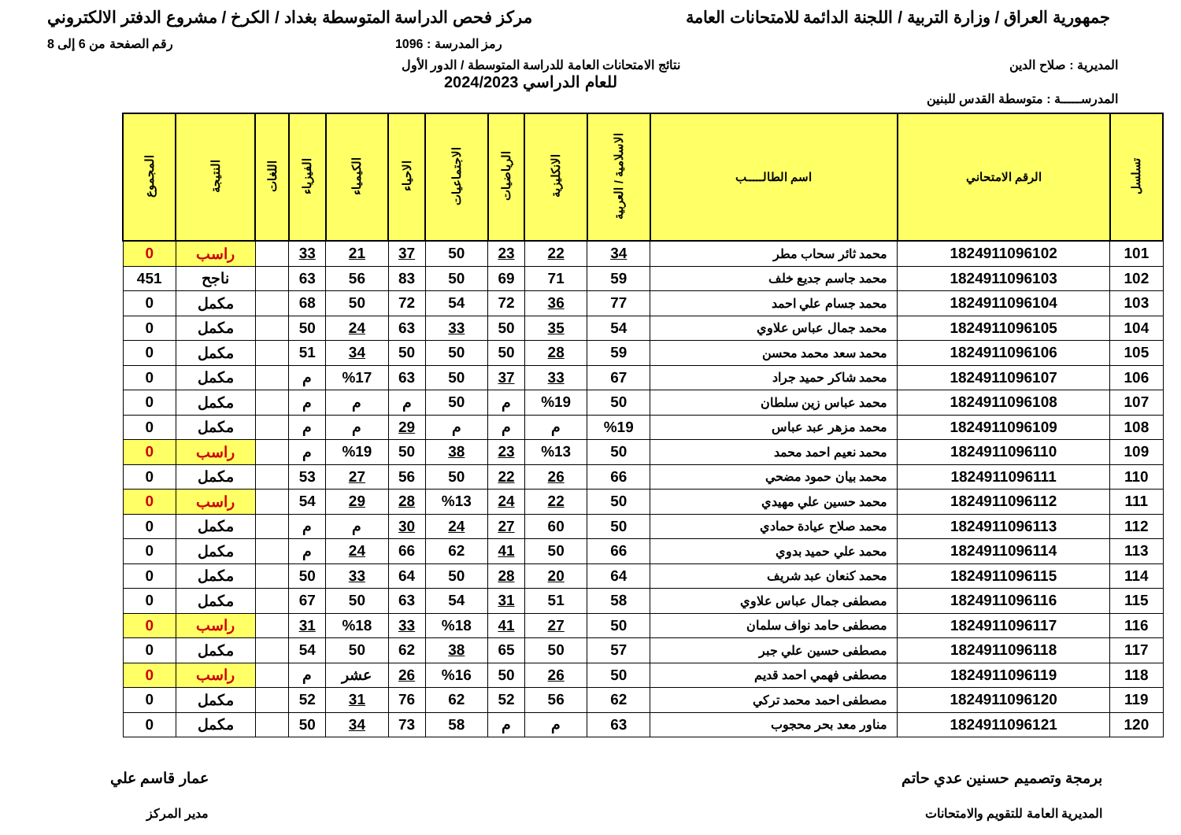جمهورية العراق / وزارة التربية / اللجنة الدائمة للامتحانات العامة
مركز فحص الدراسة المتوسطة بغداد / الكرخ / مشروع الدفتر الالكتروني
رمز المدرسة : 1096 رقم الصفحة من 6 إلى 8
المديرية : صلاح الدين نتائج الامتحانات العامة للدراسة المتوسطة / الدور الأول
للعام الدراسي 2024/2023
المدرســـــة : متوسطة القدس للبنين
| تسلسل | الرقم الامتحاني | اسم الطالـــــب | الاسلامية / العربية | الانكليزية | الرياضيات | الاجتماعيات | الاحياء | الكيمياء | الفيزياء | اللغات | النتيجة | المجموع |
| --- | --- | --- | --- | --- | --- | --- | --- | --- | --- | --- | --- | --- |
| 101 | 1824911096102 | محمد ثائر سحاب مطر | 34 | 22 | 23 | 50 | 37 | 21 | 33 | | راسب | 0 |
| 102 | 1824911096103 | محمد جاسم جديع خلف | 59 | 71 | 69 | 50 | 83 | 56 | 63 | | ناجح | 451 |
| 103 | 1824911096104 | محمد جسام علي احمد | 77 | 36 | 72 | 54 | 72 | 50 | 68 | | مكمل | 0 |
| 104 | 1824911096105 | محمد جمال عباس علاوي | 54 | 35 | 50 | 33 | 63 | 24 | 50 | | مكمل | 0 |
| 105 | 1824911096106 | محمد سعد محمد محسن | 59 | 28 | 50 | 50 | 50 | 34 | 51 | | مكمل | 0 |
| 106 | 1824911096107 | محمد شاكر حميد جراد | 67 | 33 | 37 | 50 | 63 | %17 | م | | مكمل | 0 |
| 107 | 1824911096108 | محمد عباس زين سلطان | 50 | %19 | م | 50 | م | م | م | | مكمل | 0 |
| 108 | 1824911096109 | محمد مزهر عبد عباس | %19 | م | م | م | 29 | م | م | | مكمل | 0 |
| 109 | 1824911096110 | محمد نعيم احمد محمد | 50 | %13 | 23 | 38 | 50 | %19 | م | | راسب | 0 |
| 110 | 1824911096111 | محمد بيان حمود مضحي | 66 | 26 | 22 | 50 | 56 | 27 | 53 | | مكمل | 0 |
| 111 | 1824911096112 | محمد حسين علي مهيدي | 50 | 22 | 24 | %13 | 28 | 29 | 54 | | راسب | 0 |
| 112 | 1824911096113 | محمد صلاح عيادة حمادي | 50 | 60 | 27 | 24 | 30 | م | م | | مكمل | 0 |
| 113 | 1824911096114 | محمد علي حميد بدوي | 66 | 50 | 41 | 62 | 66 | 24 | م | | مكمل | 0 |
| 114 | 1824911096115 | محمد كنعان عبد شريف | 64 | 20 | 28 | 50 | 64 | 33 | 50 | | مكمل | 0 |
| 115 | 1824911096116 | مصطفى جمال عباس علاوي | 58 | 51 | 31 | 54 | 63 | 50 | 67 | | مكمل | 0 |
| 116 | 1824911096117 | مصطفى حامد نواف سلمان | 50 | 27 | 41 | %18 | 33 | %18 | 31 | | راسب | 0 |
| 117 | 1824911096118 | مصطفى حسين علي جبر | 57 | 50 | 65 | 38 | 62 | 50 | 54 | | مكمل | 0 |
| 118 | 1824911096119 | مصطفى فهمي احمد قديم | 50 | 26 | 50 | %16 | 26 | عشر | م | | راسب | 0 |
| 119 | 1824911096120 | مصطفى احمد محمد تركي | 62 | 56 | 52 | 62 | 76 | 31 | 52 | | مكمل | 0 |
| 120 | 1824911096121 | مناور معد بحر محجوب | 63 | م | م | 58 | 73 | 34 | 50 | | مكمل | 0 |
برمجة وتصميم حسنين عدي حاتم
المديرية العامة للتقويم والامتحانات
عمار قاسم علي
مدير المركز